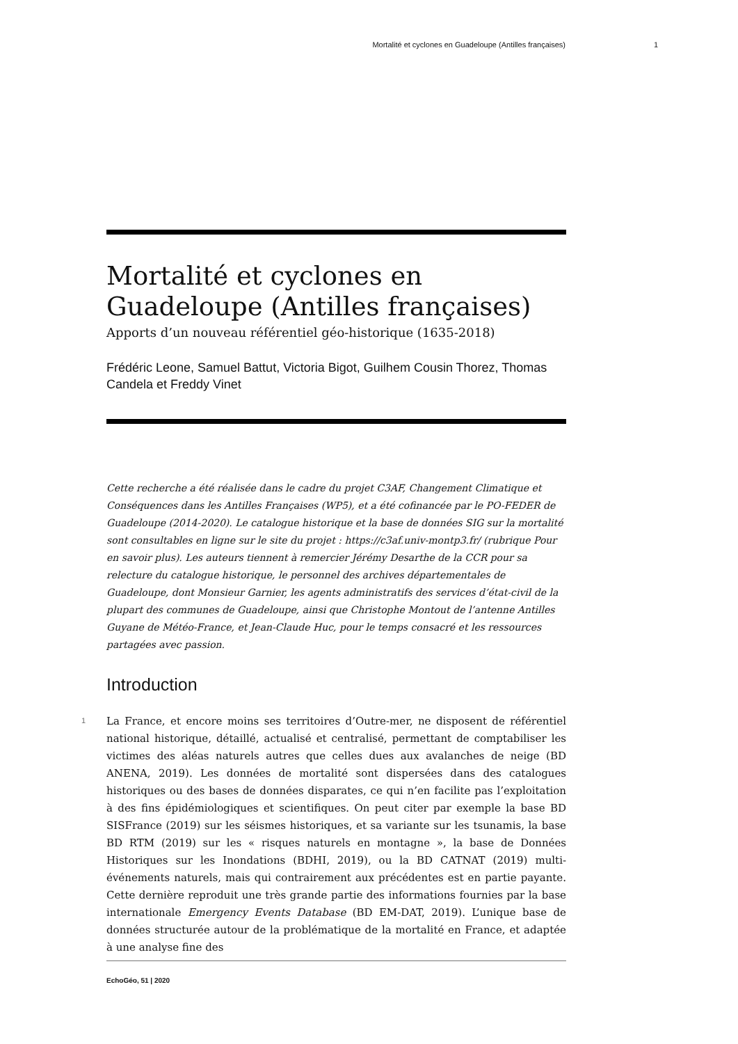Mortalité et cyclones en Guadeloupe (Antilles françaises) 1
Mortalité et cyclones en Guadeloupe (Antilles françaises)
Apports d’un nouveau référentiel géo-historique (1635-2018)
Frédéric Leone, Samuel Battut, Victoria Bigot, Guilhem Cousin Thorez, Thomas Candela et Freddy Vinet
Cette recherche a été réalisée dans le cadre du projet C3AF, Changement Climatique et Conséquences dans les Antilles Françaises (WP5), et a été cofinancée par le PO-FEDER de Guadeloupe (2014-2020). Le catalogue historique et la base de données SIG sur la mortalité sont consultables en ligne sur le site du projet : https://c3af.univ-montp3.fr/ (rubrique Pour en savoir plus). Les auteurs tiennent à remercier Jérémy Desarthe de la CCR pour sa relecture du catalogue historique, le personnel des archives départementales de Guadeloupe, dont Monsieur Garnier, les agents administratifs des services d’état-civil de la plupart des communes de Guadeloupe, ainsi que Christophe Montout de l’antenne Antilles Guyane de Météo-France, et Jean-Claude Huc, pour le temps consacré et les ressources partagées avec passion.
Introduction
1
La France, et encore moins ses territoires d’Outre-mer, ne disposent de référentiel national historique, détaillé, actualisé et centralisé, permettant de comptabiliser les victimes des aléas naturels autres que celles dues aux avalanches de neige (BD ANENA, 2019). Les données de mortalité sont dispersées dans des catalogues historiques ou des bases de données disparates, ce qui n’en facilite pas l’exploitation à des fins épidémiologiques et scientifiques. On peut citer par exemple la base BD SISFrance (2019) sur les séismes historiques, et sa variante sur les tsunamis, la base BD RTM (2019) sur les « risques naturels en montagne », la base de Données Historiques sur les Inondations (BDHI, 2019), ou la BD CATNAT (2019) multi-événements naturels, mais qui contrairement aux précédentes est en partie payante. Cette dernière reproduit une très grande partie des informations fournies par la base internationale Emergency Events Database (BD EM-DAT, 2019). L’unique base de données structurée autour de la problématique de la mortalité en France, et adaptée à une analyse fine des
EchoGéo, 51 | 2020